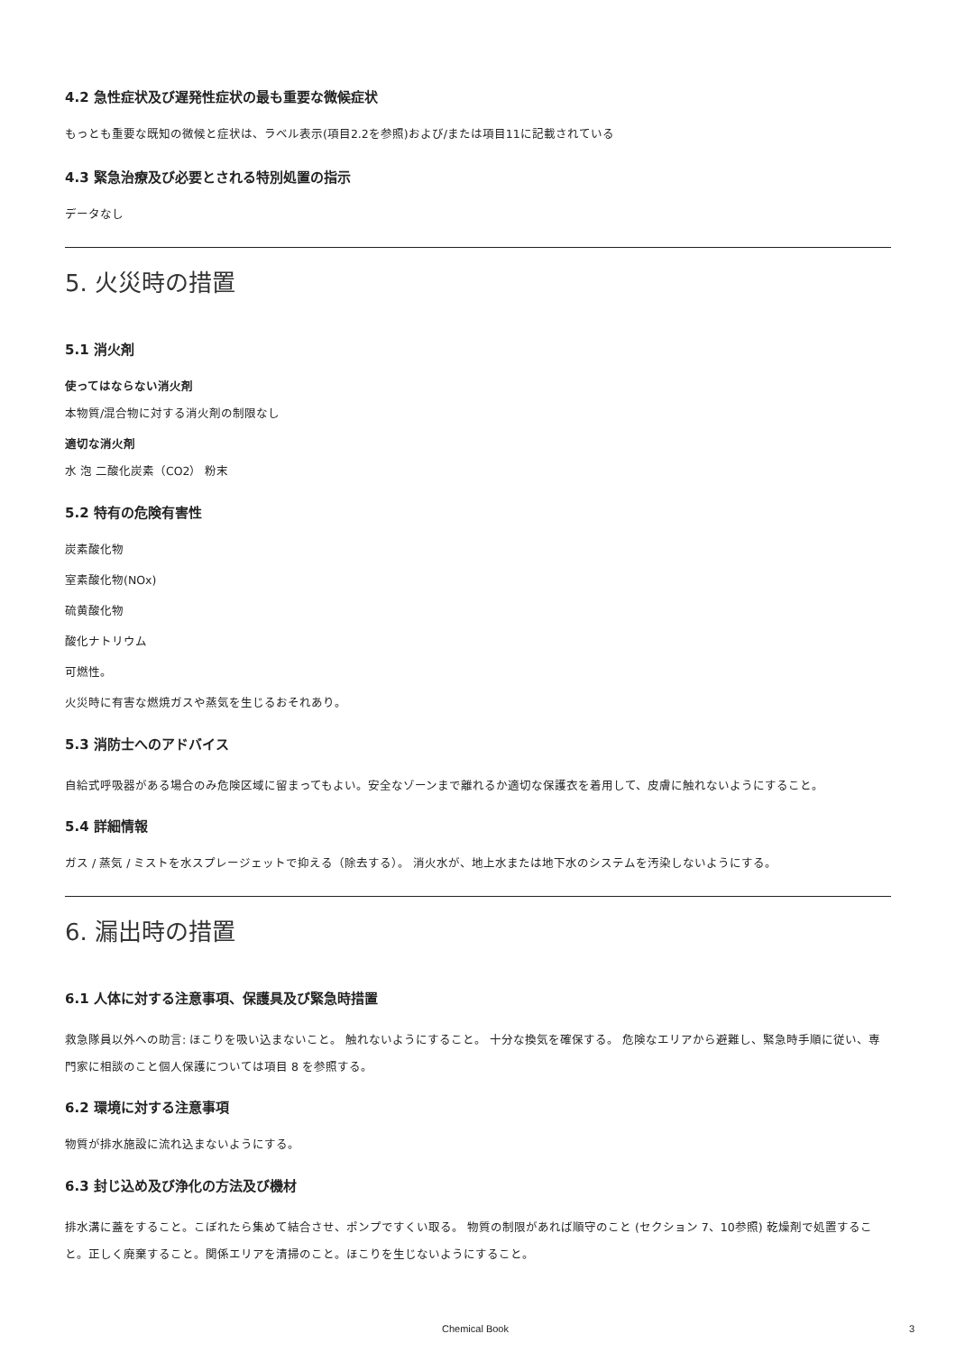4.2 急性症状及び遅発性症状の最も重要な微候症状
もっとも重要な既知の微候と症状は、ラベル表示(項目2.2を参照)および/または項目11に記載されている
4.3 緊急治療及び必要とされる特別処置の指示
データなし
5. 火災時の措置
5.1 消火剤
使ってはならない消火剤
本物質/混合物に対する消火剤の制限なし
適切な消火剤
水 泡 二酸化炭素（CO2） 粉末
5.2 特有の危険有害性
炭素酸化物
室素酸化物(NOx)
硫黄酸化物
酸化ナトリウム
可燃性。
火災時に有害な燃焼ガスや蒸気を生じるおそれあり。
5.3 消防士へのアドバイス
自給式呼吸器がある場合のみ危険区域に留まってもよい。安全なゾーンまで離れるか適切な保護衣を着用して、皮膚に触れないようにすること。
5.4 詳細情報
ガス / 蒸気 / ミストを水スプレージェットで抑える（除去する）。 消火水が、地上水または地下水のシステムを汚染しないようにする。
6. 漏出時の措置
6.1 人体に対する注意事項、保護具及び緊急時措置
救急隊員以外への助言: ほこりを吸い込まないこと。 触れないようにすること。 十分な換気を確保する。 危険なエリアから避難し、緊急時手順に従い、専門家に相談のこと個人保護については項目 8 を参照する。
6.2 環境に対する注意事項
物質が排水施設に流れ込まないようにする。
6.3 封じ込め及び浄化の方法及び機材
排水溝に蓋をすること。こぼれたら集めて結合させ、ポンプですくい取る。 物質の制限があれば順守のこと (セクション 7、10参照) 乾燥剤で処置すること。正しく廃棄すること。関係エリアを清掃のこと。ほこりを生じないようにすること。
Chemical Book 3